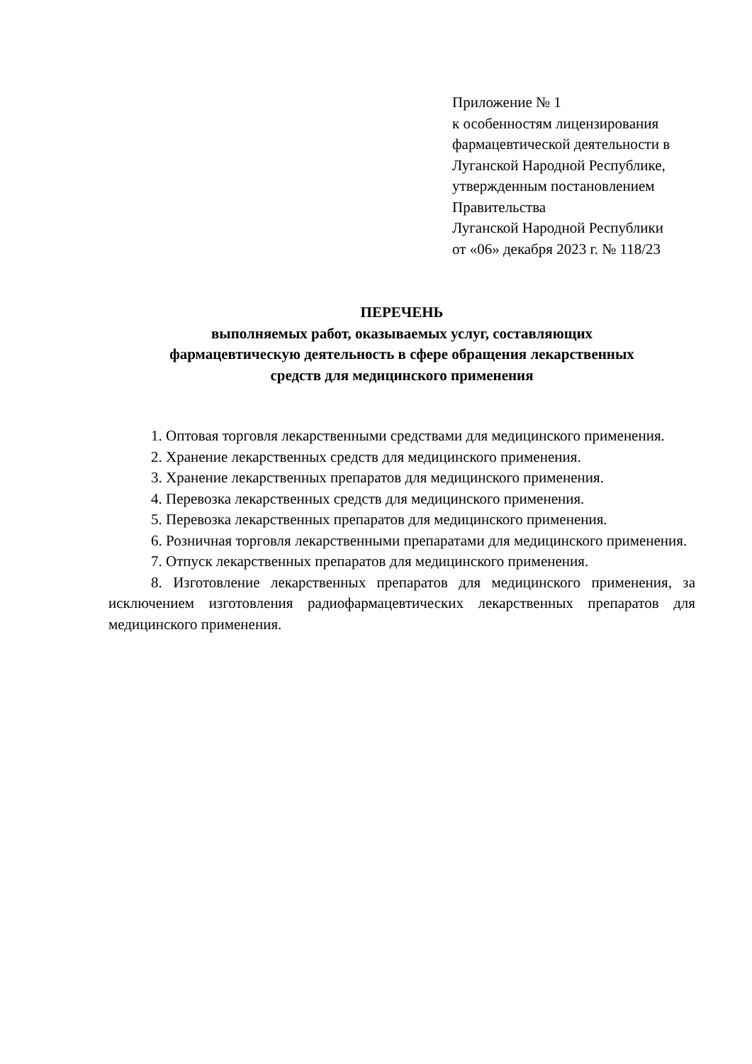Приложение № 1
к особенностям лицензирования
фармацевтической деятельности в
Луганской Народной Республике,
утвержденным постановлением
Правительства
Луганской Народной Республики
от «06» декабря 2023 г. № 118/23
ПЕРЕЧЕНЬ
выполняемых работ, оказываемых услуг, составляющих
фармацевтическую деятельность в сфере обращения лекарственных
средств для медицинского применения
1. Оптовая торговля лекарственными средствами для медицинского применения.
2. Хранение лекарственных средств для медицинского применения.
3. Хранение лекарственных препаратов для медицинского применения.
4. Перевозка лекарственных средств для медицинского применения.
5. Перевозка лекарственных препаратов для медицинского применения.
6. Розничная торговля лекарственными препаратами для медицинского применения.
7. Отпуск лекарственных препаратов для медицинского применения.
8. Изготовление лекарственных препаратов для медицинского применения, за исключением изготовления радиофармацевтических лекарственных препаратов для медицинского применения.